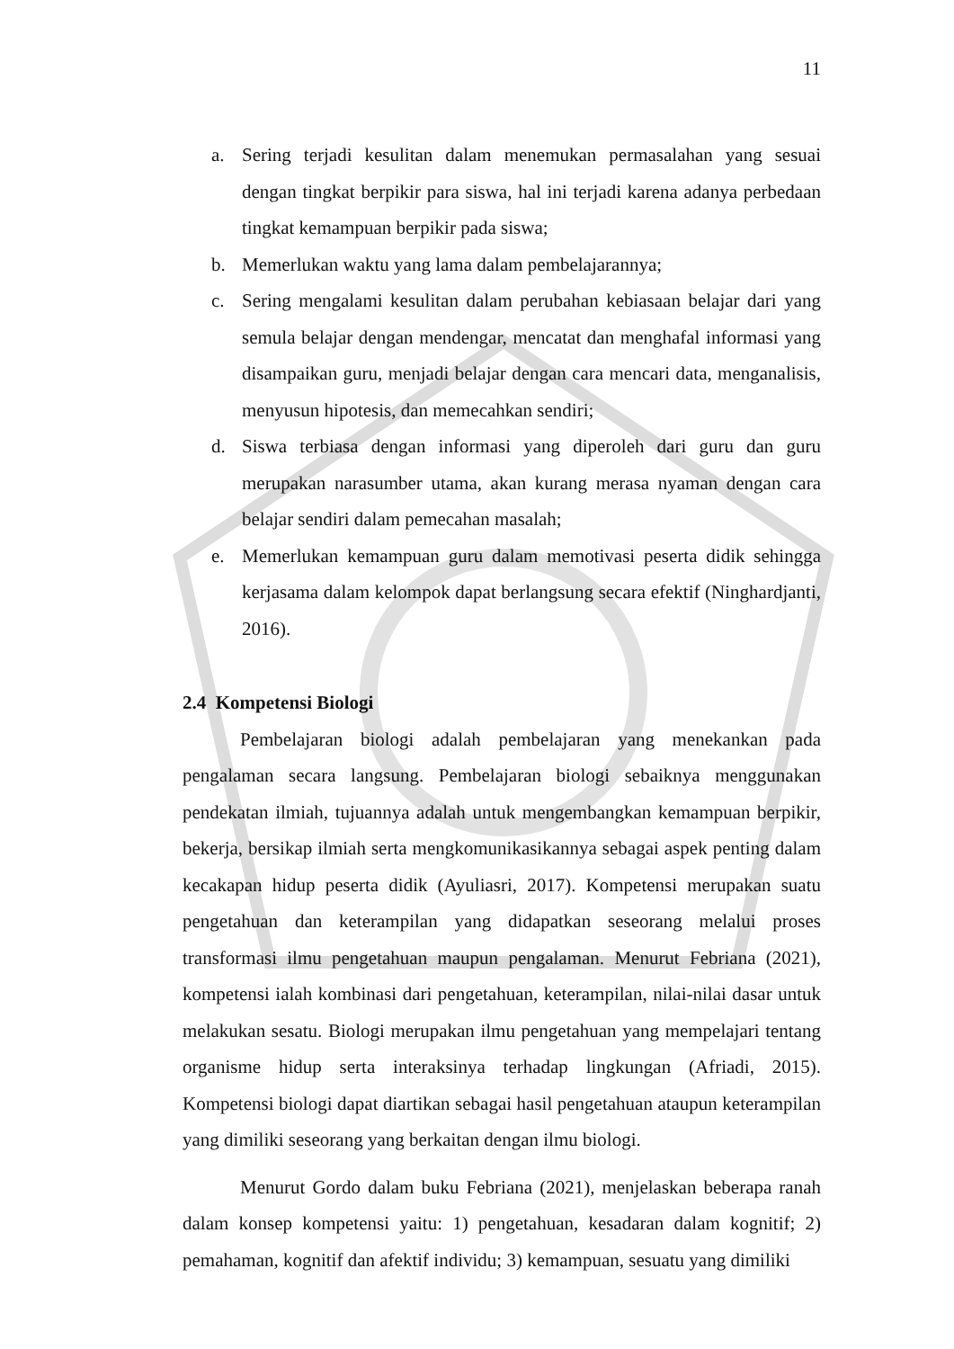11
a. Sering terjadi kesulitan dalam menemukan permasalahan yang sesuai dengan tingkat berpikir para siswa, hal ini terjadi karena adanya perbedaan tingkat kemampuan berpikir pada siswa;
b. Memerlukan waktu yang lama dalam pembelajarannya;
c. Sering mengalami kesulitan dalam perubahan kebiasaan belajar dari yang semula belajar dengan mendengar, mencatat dan menghafal informasi yang disampaikan guru, menjadi belajar dengan cara mencari data, menganalisis, menyusun hipotesis, dan memecahkan sendiri;
d. Siswa terbiasa dengan informasi yang diperoleh dari guru dan guru merupakan narasumber utama, akan kurang merasa nyaman dengan cara belajar sendiri dalam pemecahan masalah;
e. Memerlukan kemampuan guru dalam memotivasi peserta didik sehingga kerjasama dalam kelompok dapat berlangsung secara efektif (Ninghardjanti, 2016).
2.4 Kompetensi Biologi
Pembelajaran biologi adalah pembelajaran yang menekankan pada pengalaman secara langsung. Pembelajaran biologi sebaiknya menggunakan pendekatan ilmiah, tujuannya adalah untuk mengembangkan kemampuan berpikir, bekerja, bersikap ilmiah serta mengkomunikasikannya sebagai aspek penting dalam kecakapan hidup peserta didik (Ayuliasri, 2017). Kompetensi merupakan suatu pengetahuan dan keterampilan yang didapatkan seseorang melalui proses transformasi ilmu pengetahuan maupun pengalaman. Menurut Febriana (2021), kompetensi ialah kombinasi dari pengetahuan, keterampilan, nilai-nilai dasar untuk melakukan sesatu. Biologi merupakan ilmu pengetahuan yang mempelajari tentang organisme hidup serta interaksinya terhadap lingkungan (Afriadi, 2015). Kompetensi biologi dapat diartikan sebagai hasil pengetahuan ataupun keterampilan yang dimiliki seseorang yang berkaitan dengan ilmu biologi.
Menurut Gordo dalam buku Febriana (2021), menjelaskan beberapa ranah dalam konsep kompetensi yaitu: 1) pengetahuan, kesadaran dalam kognitif; 2) pemahaman, kognitif dan afektif individu; 3) kemampuan, sesuatu yang dimiliki